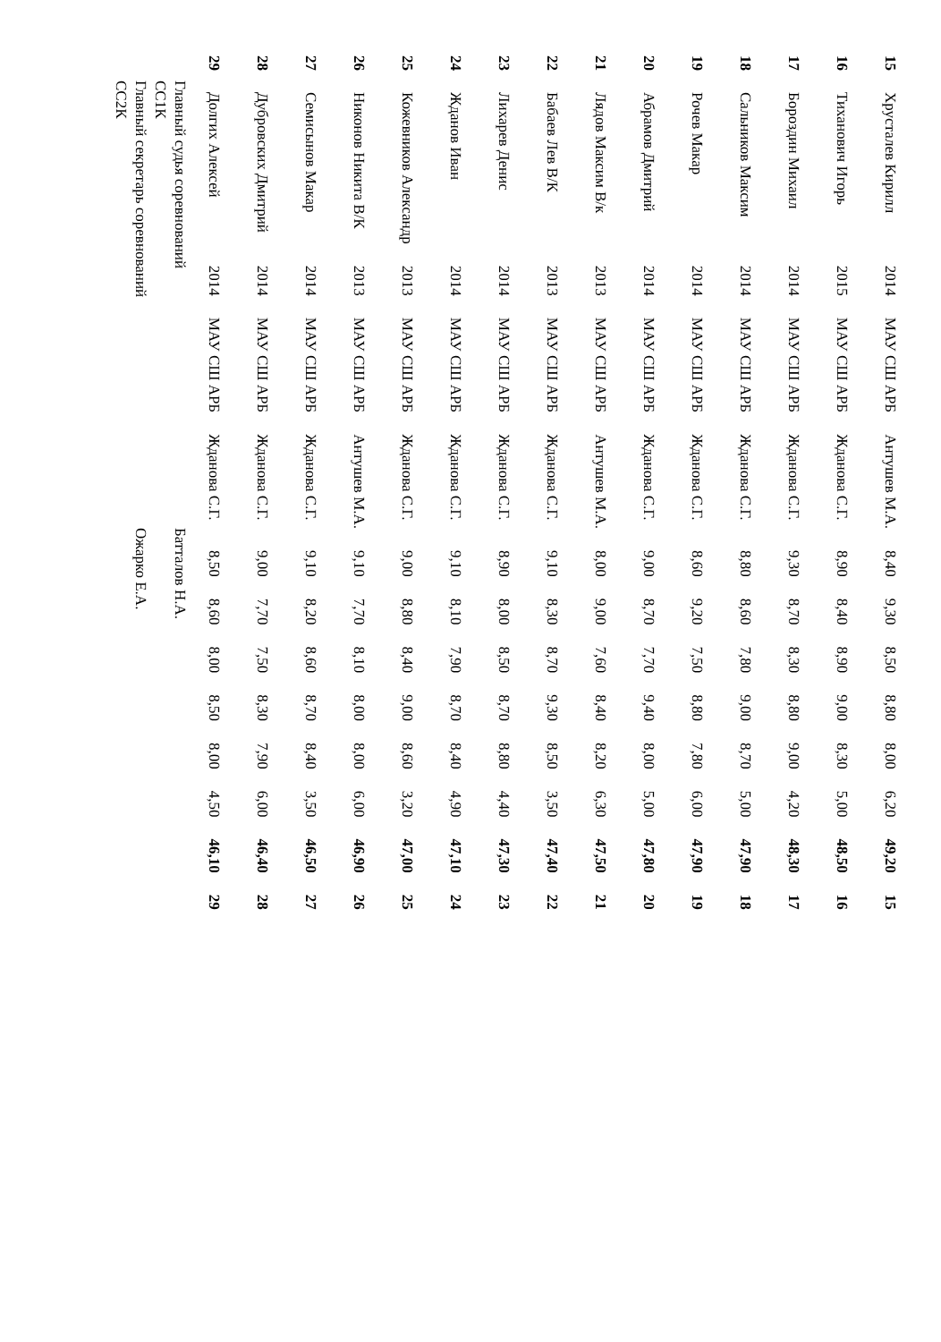| 15 | Хрусталев Кирилл | 2014 | МАУ СШ АРБ | Антушев М.А. | 8,40 | 9,30 | 8,50 | 8,80 | 8,00 | 6,20 | 49,20 | 15 |
| 16 | Тиханович Игорь | 2015 | МАУ СШ АРБ | Жданова С.Г. | 8,90 | 8,40 | 8,90 | 9,00 | 8,30 | 5,00 | 48,50 | 16 |
| 17 | Бороздин Михаил | 2014 | МАУ СШ АРБ | Жданова С.Г. | 9,30 | 8,70 | 8,30 | 8,80 | 9,00 | 4,20 | 48,30 | 17 |
| 18 | Сальников Максим | 2014 | МАУ СШ АРБ | Жданова С.Г. | 8,80 | 8,60 | 7,80 | 9,00 | 8,70 | 5,00 | 47,90 | 18 |
| 19 | Рочев Макар | 2014 | МАУ СШ АРБ | Жданова С.Г. | 8,60 | 9,20 | 7,50 | 8,80 | 7,80 | 6,00 | 47,90 | 19 |
| 20 | Абрамов Дмитрий | 2014 | МАУ СШ АРБ | Жданова С.Г. | 9,00 | 8,70 | 7,70 | 9,40 | 8,00 | 5,00 | 47,80 | 20 |
| 21 | Лядов Максим В/к | 2013 | МАУ СШ АРБ | Антушев М.А. | 8,00 | 9,00 | 7,60 | 8,40 | 8,20 | 6,30 | 47,50 | 21 |
| 22 | Бабаев Лев В/К | 2013 | МАУ СШ АРБ | Жданова С.Г. | 9,10 | 8,30 | 8,70 | 9,30 | 8,50 | 3,50 | 47,40 | 22 |
| 23 | Лихарев Денис | 2014 | МАУ СШ АРБ | Жданова С.Г. | 8,90 | 8,00 | 8,50 | 8,70 | 8,80 | 4,40 | 47,30 | 23 |
| 24 | Жданов Иван | 2014 | МАУ СШ АРБ | Жданова С.Г. | 9,10 | 8,10 | 7,90 | 8,70 | 8,40 | 4,90 | 47,10 | 24 |
| 25 | Кожевников Александр | 2013 | МАУ СШ АРБ | Жданова С.Г. | 9,00 | 8,80 | 8,40 | 9,00 | 8,60 | 3,20 | 47,00 | 25 |
| 26 | Никонов Никита В/К | 2013 | МАУ СШ АРБ | Антушев М.А. | 9,10 | 7,70 | 8,10 | 8,00 | 8,00 | 6,00 | 46,90 | 26 |
| 27 | Семисынов Макар | 2014 | МАУ СШ АРБ | Жданова С.Г. | 9,10 | 8,20 | 8,60 | 8,70 | 8,40 | 3,50 | 46,50 | 27 |
| 28 | Дубровских Дмитрий | 2014 | МАУ СШ АРБ | Жданова С.Г. | 9,00 | 7,70 | 7,50 | 8,30 | 7,90 | 6,00 | 46,40 | 28 |
| 29 | Долгих Алексей | 2014 | МАУ СШ АРБ | Жданова С.Г. | 8,50 | 8,60 | 8,00 | 8,50 | 8,00 | 4,50 | 46,10 | 29 |
Главный судья соревнований
СС1К
Батталов Н.А.
Главный секретарь соревнований
СС2К
Ожарко Е.А.